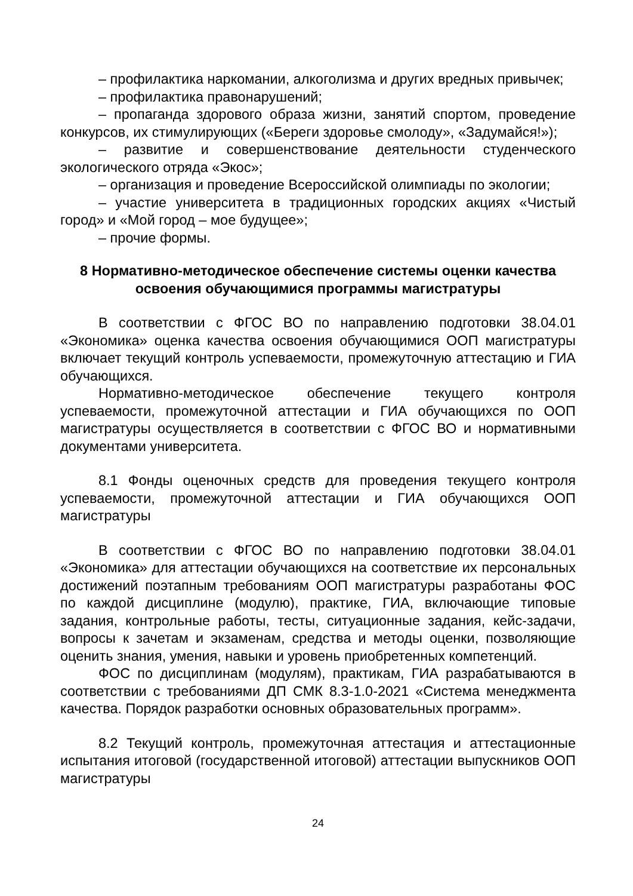– профилактика наркомании, алкоголизма и других вредных привычек;
– профилактика правонарушений;
– пропаганда здорового образа жизни, занятий спортом, проведение конкурсов, их стимулирующих («Береги здоровье смолоду», «Задумайся!»);
– развитие и совершенствование деятельности студенческого экологического отряда «Экос»;
– организация и проведение Всероссийской олимпиады по экологии;
– участие университета в традиционных городских акциях «Чистый город» и «Мой город – мое будущее»;
– прочие формы.
8 Нормативно-методическое обеспечение системы оценки качества освоения обучающимися программы магистратуры
В соответствии с ФГОС ВО по направлению подготовки 38.04.01 «Экономика» оценка качества освоения обучающимися ООП магистратуры включает текущий контроль успеваемости, промежуточную аттестацию и ГИА обучающихся.
Нормативно-методическое обеспечение текущего контроля успеваемости, промежуточной аттестации и ГИА обучающихся по ООП магистратуры осуществляется в соответствии с ФГОС ВО и нормативными документами университета.
8.1 Фонды оценочных средств для проведения текущего контроля успеваемости, промежуточной аттестации и ГИА обучающихся ООП магистратуры
В соответствии с ФГОС ВО по направлению подготовки 38.04.01 «Экономика» для аттестации обучающихся на соответствие их персональных достижений поэтапным требованиям ООП магистратуры разработаны ФОС по каждой дисциплине (модулю), практике, ГИА, включающие типовые задания, контрольные работы, тесты, ситуационные задания, кейс-задачи, вопросы к зачетам и экзаменам, средства и методы оценки, позволяющие оценить знания, умения, навыки и уровень приобретенных компетенций.
ФОС по дисциплинам (модулям), практикам, ГИА разрабатываются в соответствии с требованиями ДП СМК 8.3-1.0-2021 «Система менеджмента качества. Порядок разработки основных образовательных программ».
8.2 Текущий контроль, промежуточная аттестация и аттестационные испытания итоговой (государственной итоговой) аттестации выпускников ООП магистратуры
24